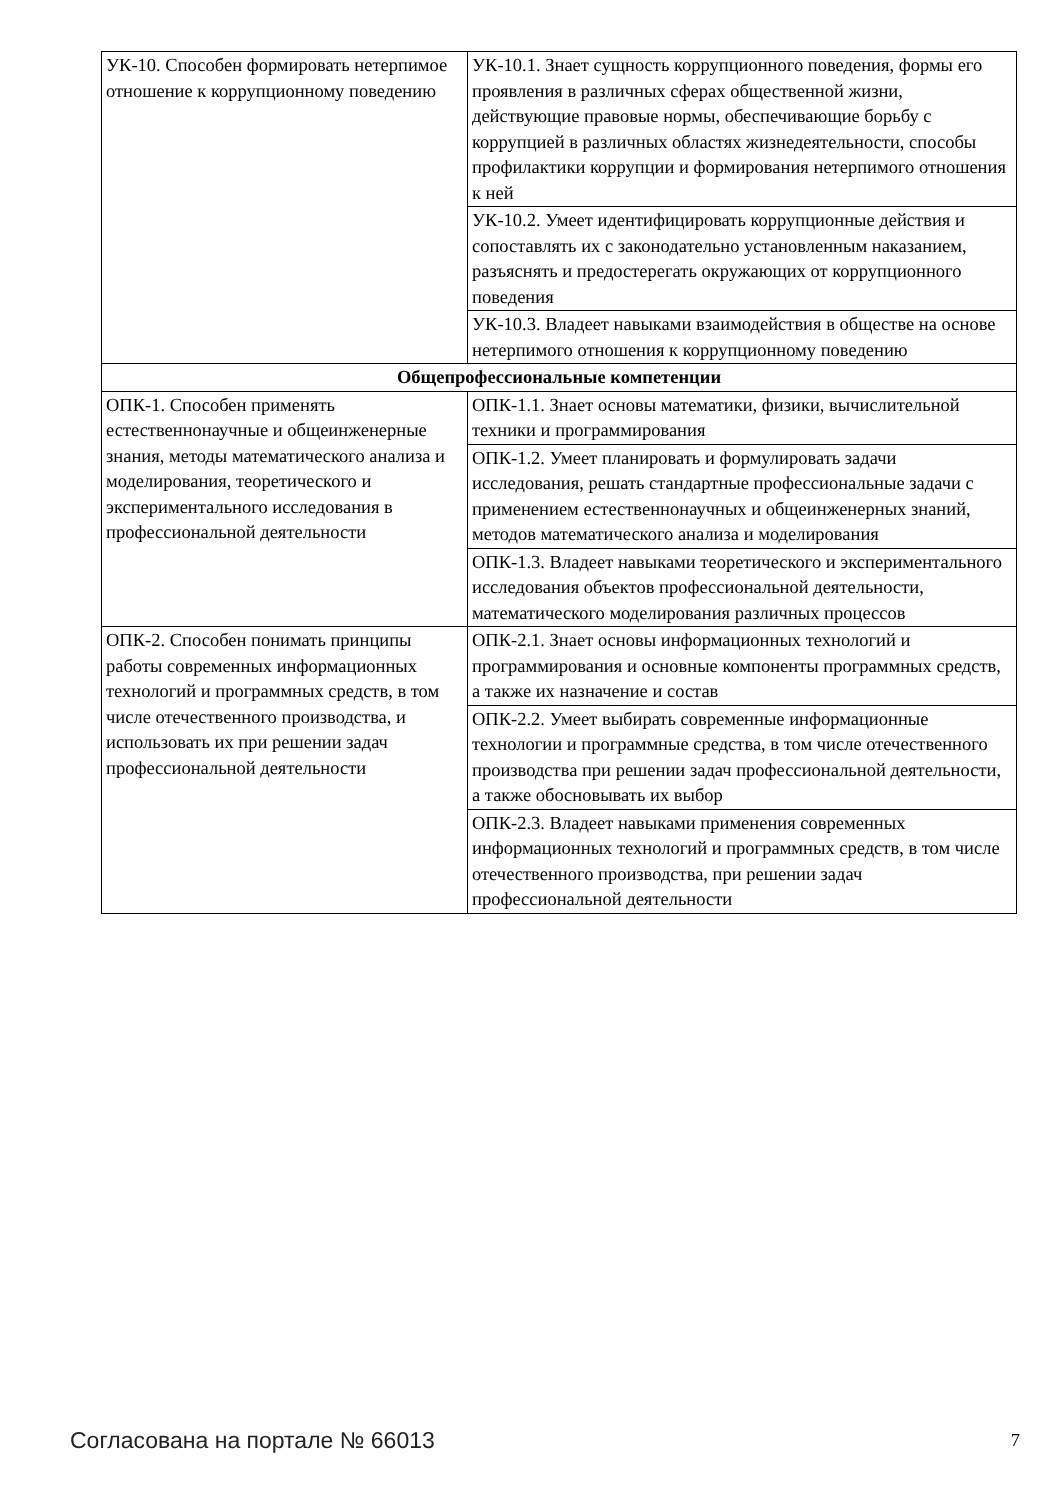| УК-10. Способен формировать нетерпимое отношение к коррупционному поведению | УК-10.1. Знает сущность коррупционного поведения, формы его проявления в различных сферах общественной жизни, действующие правовые нормы, обеспечивающие борьбу с коррупцией в различных областях жизнедеятельности, способы профилактики коррупции и формирования нетерпимого отношения к ней |
| | УК-10.2. Умеет идентифицировать коррупционные действия и сопоставлять их с законодательно установленным наказанием, разъяснять и предостерегать окружающих от коррупционного поведения |
| | УК-10.3. Владеет навыками взаимодействия в обществе на основе нетерпимого отношения к коррупционному поведению |
| Общепрофессиональные компетенции | |
| ОПК-1. Способен применять естественнонаучные и общеинженерные знания, методы математического анализа и моделирования, теоретического и экспериментального исследования в профессиональной деятельности | ОПК-1.1. Знает основы математики, физики, вычислительной техники и программирования |
| | ОПК-1.2. Умеет планировать и формулировать задачи исследования, решать стандартные профессиональные задачи с применением естественнонаучных и общеинженерных знаний, методов математического анализа и моделирования |
| | ОПК-1.3. Владеет навыками теоретического и экспериментального исследования объектов профессиональной деятельности, математического моделирования различных процессов |
| ОПК-2. Способен понимать принципы работы современных информационных технологий и программных средств, в том числе отечественного производства, и использовать их при решении задач профессиональной деятельности | ОПК-2.1. Знает основы информационных технологий и программирования и основные компоненты программных средств, а также их назначение и состав |
| | ОПК-2.2. Умеет выбирать современные информационные технологии и программные средства, в том числе отечественного производства при решении задач профессиональной деятельности, а также обосновывать их выбор |
| | ОПК-2.3. Владеет навыками применения современных информационных технологий и программных средств, в том числе отечественного производства, при решении задач профессиональной деятельности |
Согласована на портале № 66013 7